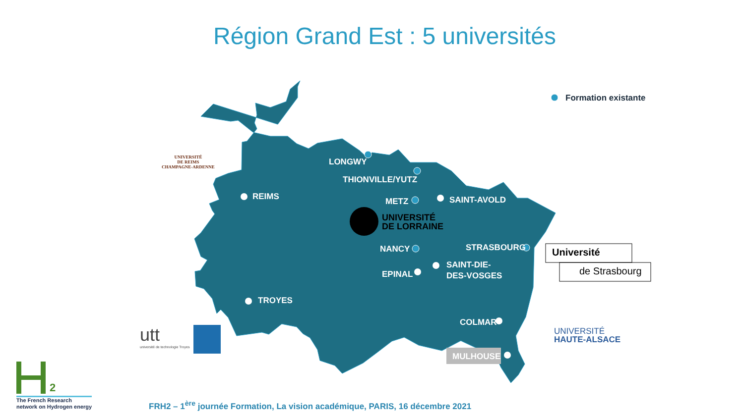Région Grand Est : 5 universités
LONGWY
THIONVILLE/YUTZ
REIMS METZ SAINT-AVOLD
UNIVERSITÉ
DE LORRAINE
NANCY STRASBOURG
EPINAL
SAINT-DIE-
DES-VOSGES
TROYES
COLMAR
MULHOUSE
Formation existante
UNIVERSITÉ
DE REIMS
CHAMPAGNE-ARDENNE
Université
de Strasbourg
UNIVERSITÉ
HAUTE-ALSACE
utt
université de technologie Troyes
2
The French Research
network on Hydrogen energy
FRH2 – 1<sup>ère</sup> journée Formation, La vision académique, PARIS, 16 décembre 2021